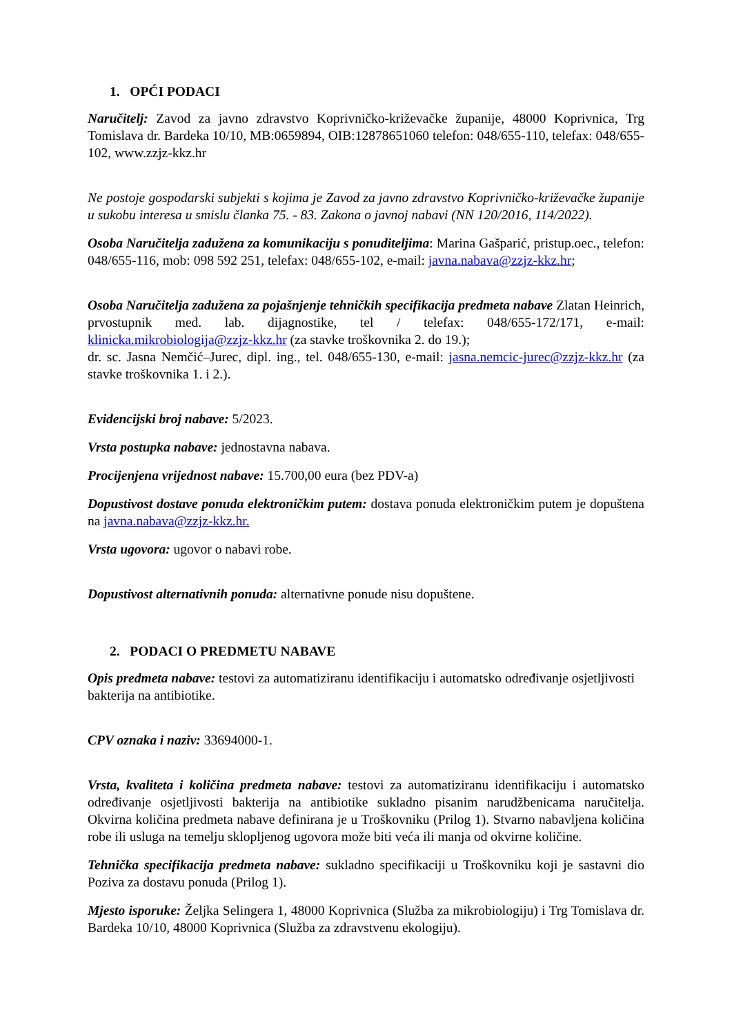1. OPĆI PODACI
Naručitelj: Zavod za javno zdravstvo Koprivničko-križevačke županije, 48000 Koprivnica, Trg Tomislava dr. Bardeka 10/10, MB:0659894, OIB:12878651060 telefon: 048/655-110, telefax: 048/655-102, www.zzjz-kkz.hr
Ne postoje gospodarski subjekti s kojima je Zavod za javno zdravstvo Koprivničko-križevačke županije u sukobu interesa u smislu članka 75. - 83. Zakona o javnoj nabavi (NN 120/2016, 114/2022).
Osoba Naručitelja zadužena za komunikaciju s ponuditeljima: Marina Gašparić, pristup.oec., telefon: 048/655-116, mob: 098 592 251, telefax: 048/655-102, e-mail: javna.nabava@zzjz-kkz.hr;
Osoba Naručitelja zadužena za pojašnjenje tehničkih specifikacija predmeta nabave Zlatan Heinrich, prvostupnik med. lab. dijagnostike, tel / telefax: 048/655-172/171, e-mail: klinicka.mikrobiologija@zzjz-kkz.hr (za stavke troškovnika 2. do 19.);
dr. sc. Jasna Nemčić–Jurec, dipl. ing., tel. 048/655-130, e-mail: jasna.nemcic-jurec@zzjz-kkz.hr (za stavke troškovnika 1. i 2.).
Evidencijski broj nabave: 5/2023.
Vrsta postupka nabave: jednostavna nabava.
Procijenjena vrijednost nabave: 15.700,00 eura (bez PDV-a)
Dopustivost dostave ponuda elektroničkim putem: dostava ponuda elektroničkim putem je dopuštena na javna.nabava@zzjz-kkz.hr.
Vrsta ugovora: ugovor o nabavi robe.
Dopustivost alternativnih ponuda: alternativne ponude nisu dopuštene.
2. PODACI O PREDMETU NABAVE
Opis predmeta nabave: testovi za automatiziranu identifikaciju i automatsko određivanje osjetljivosti bakterija na antibiotike.
CPV oznaka i naziv: 33694000-1.
Vrsta, kvaliteta i količina predmeta nabave: testovi za automatiziranu identifikaciju i automatsko određivanje osjetljivosti bakterija na antibiotike sukladno pisanim narudžbenicama naručitelja. Okvirna količina predmeta nabave definirana je u Troškovniku (Prilog 1). Stvarno nabavljena količina robe ili usluga na temelju sklopljenog ugovora može biti veća ili manja od okvirne količine.
Tehnička specifikacija predmeta nabave: sukladno specifikaciji u Troškovniku koji je sastavni dio Poziva za dostavu ponuda (Prilog 1).
Mjesto isporuke: Željka Selingera 1, 48000 Koprivnica (Služba za mikrobiologiju) i Trg Tomislava dr. Bardeka 10/10, 48000 Koprivnica (Služba za zdravstvenu ekologiju).